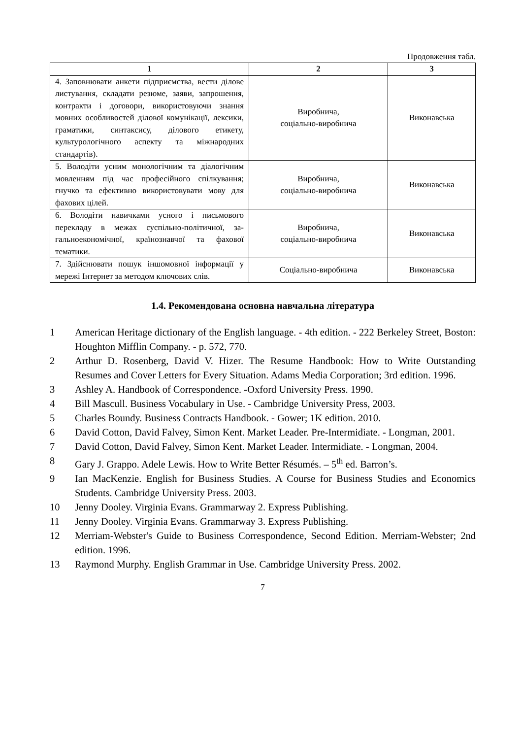Продовження табл.
| 1 | 2 | 3 |
| --- | --- | --- |
| 4. Заповнювати анкети підприємства, вести ділове листування, складати резюме, заяви, запрошення, контракти і договори, використовуючи знання мовних особливостей ділової комунікації, лексики, граматики, синтаксису, ділового етикету, культурологічного аспекту та міжнародних стандартів). | Виробнича, соціально-виробнича | Виконавська |
| 5. Володіти усним монологічним та діалогічним мовленням під час професійного спілкування; гнучко та ефективно використовувати мову для фахових цілей. | Виробнича, соціально-виробнича | Виконавська |
| 6. Володіти навичками усного і письмового перекладу в межах суспільно-політичної, за-гальноекономічної, країнознавчої та фахової тематики. | Виробнича, соціально-виробнича | Виконавська |
| 7. Здійснювати пошук іншомовної інформації у мережі Інтернет за методом ключових слів. | Соціально-виробнича | Виконавська |
1.4. Рекомендована основна навчальна література
1 American Heritage dictionary of the English language. - 4th edition. - 222 Berkeley Street, Boston: Houghton Mifflin Company. - p. 572, 770.
2 Arthur D. Rosenberg, David V. Hizer. The Resume Handbook: How to Write Outstanding Resumes and Cover Letters for Every Situation. Adams Media Corporation; 3rd edition. 1996.
3 Ashley A. Handbook of Correspondence. -Oxford University Press. 1990.
4 Bill Mascull. Business Vocabulary in Use. - Cambridge University Press, 2003.
5 Charles Boundy. Business Contracts Handbook. - Gower; 1K edition. 2010.
6 David Cotton, David Falvey, Simon Kent. Market Leader. Pre-Intermidiate. - Longman, 2001.
7 David Cotton, David Falvey, Simon Kent. Market Leader. Intermidiate. - Longman, 2004.
8 Gary J. Grappo. Adele Lewis. How to Write Better Résumés. – 5<sup>th</sup> ed. Barron’s.
9 Ian MacKenzie. English for Business Studies. A Course for Business Studies and Economics Students. Cambridge University Press. 2003.
10 Jenny Dooley. Virginia Evans. Grammarway 2. Express Publishing.
11 Jenny Dooley. Virginia Evans. Grammarway 3. Express Publishing.
12 Merriam-Webster's Guide to Business Correspondence, Second Edition. Merriam-Webster; 2nd edition. 1996.
13 Raymond Murphy. English Grammar in Use. Cambridge University Press. 2002.
7